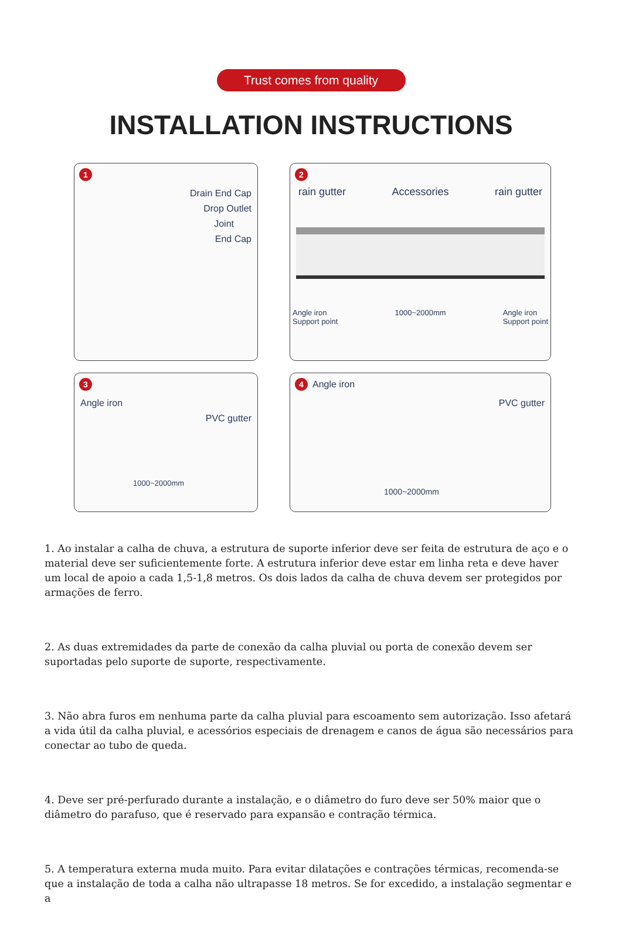Trust comes from quality
INSTALLATION INSTRUCTIONS
1
Drain End Cap
Drop Outlet
Joint
End Cap
2
rain gutter Accessories rain gutter
Angle iron
Support point 1000~2000mm Angle iron
Support point
3
Angle iron
PVC gutter
1000~2000mm
4 Angle iron
PVC gutter
1000~2000mm
1. Ao instalar a calha de chuva, a estrutura de suporte inferior deve ser feita de estrutura de aço e o material deve ser suficientemente forte. A estrutura inferior deve estar em linha reta e deve haver um local de apoio a cada 1,5-1,8 metros. Os dois lados da calha de chuva devem ser protegidos por armações de ferro.
2. As duas extremidades da parte de conexão da calha pluvial ou porta de conexão devem ser suportadas pelo suporte de suporte, respectivamente.
3. Não abra furos em nenhuma parte da calha pluvial para escoamento sem autorização. Isso afetará a vida útil da calha pluvial, e acessórios especiais de drenagem e canos de água são necessários para conectar ao tubo de queda.
4. Deve ser pré-perfurado durante a instalação, e o diâmetro do furo deve ser 50% maior que o diâmetro do parafuso, que é reservado para expansão e contração térmica.
5. A temperatura externa muda muito. Para evitar dilatações e contrações térmicas, recomenda-se que a instalação de toda a calha não ultrapasse 18 metros. Se for excedido, a instalação segmentar e a